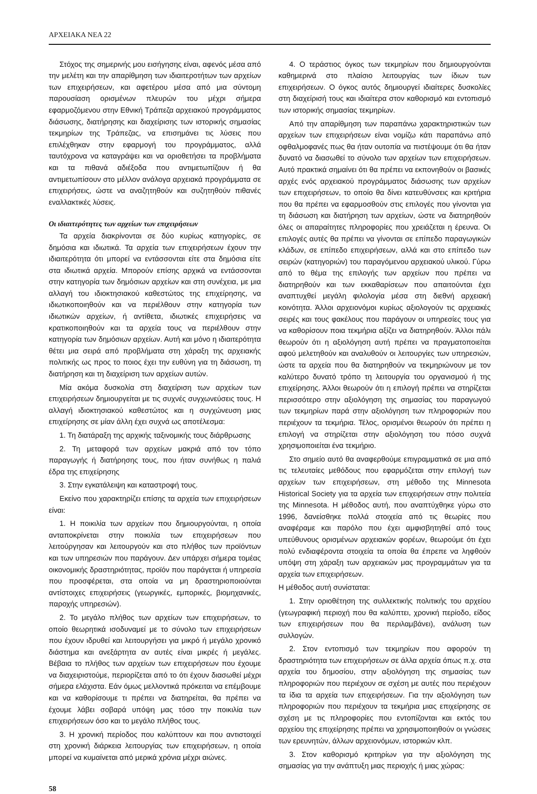ΑΡΧΕΙΑΚΑ ΝΕΑ 22
Στόχος της σημερινής μου εισήγησης είναι, αφενός μέσα από την μελέτη και την απαρίθμηση των ιδιαιτεροτήτων των αρχείων των επιχειρήσεων, και αφετέρου μέσα από μια σύντομη παρουσίαση ορισμένων πλευρών του μέχρι σήμερα εφαρμοζόμενου στην Εθνική Τράπεζα αρχειακού προγράμματος διάσωσης, διατήρησης και διαχείρισης των ιστορικής σημασίας τεκμηρίων της Τράπεζας, να επισημάνει τις λύσεις που επιλέχθηκαν στην εφαρμογή του προγράμματος, αλλά ταυτόχρονα να καταγράψει και να οριοθετήσει τα προβλήματα και τα πιθανά αδιέξοδα που αντιμετωπίζουν ή θα αντιμετωπίσουν στο μέλλον ανάλογα αρχειακά προγράμματα σε επιχειρήσεις, ώστε να αναζητηθούν και συζητηθούν πιθανές εναλλακτικές λύσεις.
Οι ιδιαιτερότητες των αρχείων των επιχειρήσεων
Τα αρχεία διακρίνονται σε δύο κυρίως κατηγορίες, σε δημόσια και ιδιωτικά. Τα αρχεία των επιχειρήσεων έχουν την ιδιαιτερότητα ότι μπορεί να εντάσσονται είτε στα δημόσια είτε στα ιδιωτικά αρχεία. Μπορούν επίσης αρχικά να εντάσσονται στην κατηγορία των δημόσιων αρχείων και στη συνέχεια, με μια αλλαγή του ιδιοκτησιακού καθεστώτος της επιχείρησης, να ιδιωτικοποιηθούν και να περιέλθουν στην κατηγορία των ιδιωτικών αρχείων, ή αντίθετα, ιδιωτικές επιχειρήσεις να κρατικοποιηθούν και τα αρχεία τους να περιέλθουν στην κατηγορία των δημόσιων αρχείων. Αυτή και μόνο η ιδιαιτερότητα θέτει μια σειρά από προβλήματα στη χάραξη της αρχειακής πολιτικής ως προς το ποιος έχει την ευθύνη για τη διάσωση, τη διατήρηση και τη διαχείριση των αρχείων αυτών.
Μία ακόμα δυσκολία στη διαχείριση των αρχείων των επιχειρήσεων δημιουργείται με τις συχνές συγχωνεύσεις τους. Η αλλαγή ιδιοκτησιακού καθεστώτος και η συγχώνευση μιας επιχείρησης σε μίαν άλλη έχει συχνά ως αποτέλεσμα:
1. Τη διατάραξη της αρχικής ταξινομικής τους διάρθρωσης
2. Τη μεταφορά των αρχείων μακριά από τον τόπο παραγωγής ή διατήρησης τους, που ήταν συνήθως η παλιά έδρα της επιχείρησης
3. Στην εγκατάλειψη και καταστροφή τους.
Εκείνο που χαρακτηρίζει επίσης τα αρχεία των επιχειρήσεων είναι:
1. Η ποικιλία των αρχείων που δημιουργούνται, η οποία ανταποκρίνεται στην ποικιλία των επιχειρήσεων που λειτούργησαν και λειτουργούν και στο πλήθος των προϊόντων και των υπηρεσιών που παράγουν. Δεν υπάρχει σήμερα τομέας οικονομικής δραστηριότητας, προϊόν που παράγεται ή υπηρεσία που προσφέρεται, στα οποία να μη δραστηριοποιούνται αντίστοιχες επιχειρήσεις (γεωργικές, εμπορικές, βιομηχανικές, παροχής υπηρεσιών).
2. Το μεγάλο πλήθος των αρχείων των επιχειρήσεων, το οποίο θεωρητικά ισοδυναμεί με το σύνολο των επιχειρήσεων που έχουν ιδρυθεί και λειτουργήσει για μικρό ή μεγάλο χρονικό διάστημα και ανεξάρτητα αν αυτές είναι μικρές ή μεγάλες. Βέβαια το πλήθος των αρχείων των επιχειρήσεων που έχουμε να διαχειριστούμε, περιορίζεται από το ότι έχουν διασωθεί μέχρι σήμερα ελάχιστα. Εάν όμως μελλοντικά πρόκειται να επέμβουμε και να καθορίσουμε τι πρέπει να διατηρείται, θα πρέπει να έχουμε λάβει σοβαρά υπόψη μας τόσο την ποικιλία των επιχειρήσεων όσο και το μεγάλο πλήθος τους.
3. Η χρονική περίοδος που καλύπτουν και που αντιστοιχεί στη χρονική διάρκεια λειτουργίας των επιχειρήσεων, η οποία μπορεί να κυμαίνεται από μερικά χρόνια μέχρι αιώνες.
58
4. Ο τεράστιος όγκος των τεκμηρίων που δημιουργούνται καθημερινά στο πλαίσιο λειτουργίας των ίδιων των επιχειρήσεων. Ο όγκος αυτός δημιουργεί ιδιαίτερες δυσκολίες στη διαχείρισή τους και ιδιαίτερα στον καθορισμό και εντοπισμό των ιστορικής σημασίας τεκμηρίων.
Από την απαρίθμηση των παραπάνω χαρακτηριστικών των αρχείων των επιχειρήσεων είναι νομίζω κάτι παραπάνω από οφθαλμοφανές πως θα ήταν ουτοπία να πιστέψουμε ότι θα ήταν δυνατό να διασωθεί το σύνολο των αρχείων των επιχειρήσεων. Αυτό πρακτικά σημαίνει ότι θα πρέπει να εκπονηθούν οι βασικές αρχές ενός αρχειακού προγράμματος διάσωσης των αρχείων των επιχειρήσεων, το οποίο θα δίνει κατευθύνσεις και κριτήρια που θα πρέπει να εφαρμοσθούν στις επιλογές που γίνονται για τη διάσωση και διατήρηση των αρχείων, ώστε να διατηρηθούν όλες οι απαραίτητες πληροφορίες που χρειάζεται η έρευνα. Οι επιλογές αυτές θα πρέπει να γίνονται σε επίπεδο παραγωγικών κλάδων, σε επίπεδο επιχειρήσεων, αλλά και στο επίπεδο των σειρών (κατηγοριών) του παραγόμενου αρχειακού υλικού. Γύρω από το θέμα της επιλογής των αρχείων που πρέπει να διατηρηθούν και των εκκαθαρίσεων που απαιτούνται έχει αναπτυχθεί μεγάλη φιλολογία μέσα στη διεθνή αρχειακή κοινότητα. Άλλοι αρχειονόμοι κυρίως αξιολογούν τις αρχειακές σειρές και τους φακέλους που παράγουν οι υπηρεσίες τους για να καθορίσουν ποια τεκμήρια αξίζει να διατηρηθούν. Άλλοι πάλι θεωρούν ότι η αξιολόγηση αυτή πρέπει να πραγματοποιείται αφού μελετηθούν και αναλυθούν οι λειτουργίες των υπηρεσιών, ώστε τα αρχεία που θα διατηρηθούν να τεκμηριώνουν με τον καλύτερο δυνατό τρόπο τη λειτουργία του οργανισμού ή της επιχείρησης. Άλλοι θεωρούν ότι η επιλογή πρέπει να στηρίζεται περισσότερο στην αξιολόγηση της σημασίας του παραγωγού των τεκμηρίων παρά στην αξιολόγηση των πληροφοριών που περιέχουν τα τεκμήρια. Τέλος, ορισμένοι θεωρούν ότι πρέπει η επιλογή να στηρίζεται στην αξιολόγηση του πόσο συχνά χρησιμοποιείται ένα τεκμήριο.
Στο σημείο αυτό θα αναφερθούμε επιγραμματικά σε μια από τις τελευταίες μεθόδους που εφαρμόζεται στην επιλογή των αρχείων των επιχειρήσεων, στη μέθοδο της Minnesota Historical Society για τα αρχεία των επιχειρήσεων στην πολιτεία της Minnesota. Η μέθοδος αυτή, που αναπτύχθηκε γύρω στο 1996, δανείσθηκε πολλά στοιχεία από τις θεωρίες που αναφέραμε και παρόλο που έχει αμφισβητηθεί από τους υπεύθυνους ορισμένων αρχειακών φορέων, θεωρούμε ότι έχει πολύ ενδιαφέροντα στοιχεία τα οποία θα έπρεπε να ληφθούν υπόψη στη χάραξη των αρχειακών μας προγραμμάτων για τα αρχεία των επιχειρήσεων.
Η μέθοδος αυτή συνίσταται:
1. Στην οριοθέτηση της συλλεκτικής πολιτικής του αρχείου (γεωγραφική περιοχή που θα καλύπτει, χρονική περίοδο, είδος των επιχειρήσεων που θα περιλαμβάνει), ανάλυση των συλλογών.
2. Στον εντοπισμό των τεκμηρίων που αφορούν τη δραστηριότητα των επιχειρήσεων σε άλλα αρχεία όπως π.χ. στα αρχεία του δημοσίου, στην αξιολόγηση της σημασίας των πληροφοριών που περιέχουν σε σχέση με αυτές που περιέχουν τα ίδια τα αρχεία των επιχειρήσεων. Για την αξιολόγηση των πληροφοριών που περιέχουν τα τεκμήρια μιας επιχείρησης σε σχέση με τις πληροφορίες που εντοπίζονται και εκτός του αρχείου της επιχείρησης πρέπει να χρησιμοποιηθούν οι γνώσεις των ερευνητών, άλλων αρχειονόμων, ιστορικών κλπ.
3. Στον καθορισμό κριτηρίων για την αξιολόγηση της σημασίας για την ανάπτυξη μιας περιοχής ή μιας χώρας: